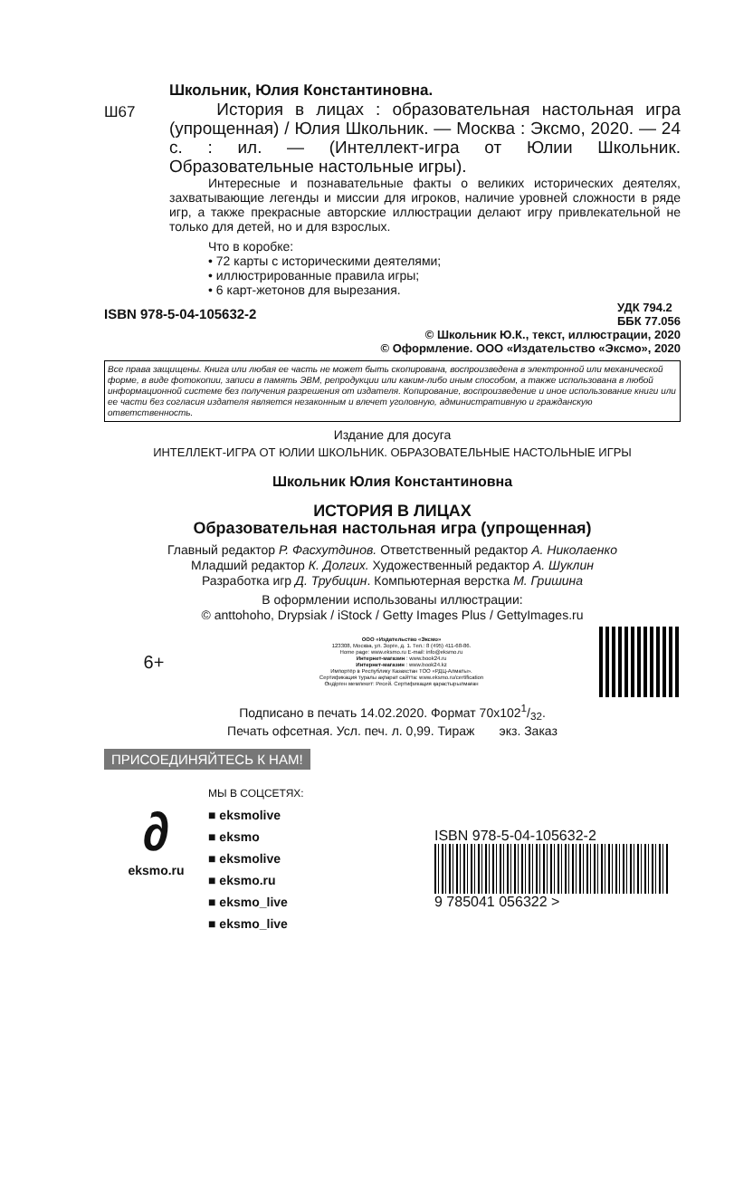Школьник, Юлия Константиновна.
Ш67
История в лицах : образовательная настольная игра (упрощенная) / Юлия Школьник. — Москва : Эксмо, 2020. — 24 с. : ил. — (Интеллект-игра от Юлии Школьник. Образовательные настольные игры).
Интересные и познавательные факты о великих исторических деятелях, захватывающие легенды и миссии для игроков, наличие уровней сложности в ряде игр, а также прекрасные авторские иллюстрации делают игру привлекательной не только для детей, но и для взрослых.
Что в коробке:
• 72 карты с историческими деятелями;
• иллюстрированные правила игры;
• 6 карт-жетонов для вырезания.
ISBN 978-5-04-105632-2
УДК 794.2
ББК 77.056
© Школьник Ю.К., текст, иллюстрации, 2020
© Оформление. ООО «Издательство «Эксмо», 2020
Все права защищены. Книга или любая ее часть не может быть скопирована, воспроизведена в электронной или механической форме, в виде фотокопии, записи в память ЭВМ, репродукции или каким-либо иным способом, а также использована в любой информационной системе без получения разрешения от издателя. Копирование, воспроизведение и иное использование книги или ее части без согласия издателя является незаконным и влечет уголовную, административную и гражданскую ответственность.
Издание для досуга
ИНТЕЛЛЕКТ-ИГРА ОТ ЮЛИИ ШКОЛЬНИК. ОБРАЗОВАТЕЛЬНЫЕ НАСТОЛЬНЫЕ ИГРЫ
Школьник Юлия Константиновна
ИСТОРИЯ В ЛИЦАХ
Образовательная настольная игра (упрощенная)
Главный редактор Р. Фасхутдинов. Ответственный редактор А. Николаенко
Младший редактор К. Долгих. Художественный редактор А. Шуклин
Разработка игр Д. Трубицин. Компьютерная верстка М. Гришина
В оформлении использованы иллюстрации:
© anttohoho, Drypsiak / iStock / Getty Images Plus / GettyImages.ru
6+
ООО «Издательство «Эксмо»
123308, Москва, ул. Зорге, д. 1. Тел.: 8 (495) 411-68-86.
Home page: www.eksmo.ru E-mail: info@eksmo.ru
Интернет-магазин : www.book24.ru
Интернет-магазин : www.book24.kz
Импортёр в Республику Казахстан ТОО «РДЦ-Алматы».
Сертификация туралы ақпарат сайтта: www.eksmo.ru/certification
Өндірген мемлекет: Ресей. Сертификация қарастырылмаған
Подписано в печать 14.02.2020. Формат 70x1021/32.
Печать офсетная. Усл. печ. л. 0,99. Тираж экз. Заказ
ПРИСОЕДИНЯЙТЕСЬ К НАМ!
∂
eksmo.ru
МЫ В СОЦСЕТЯХ:
■ eksmolive
■ eksmo
■ eksmolive
■ eksmo.ru
■ eksmo_live
■ eksmo_live
ISBN 978-5-04-105632-2
9 785041 056322 >